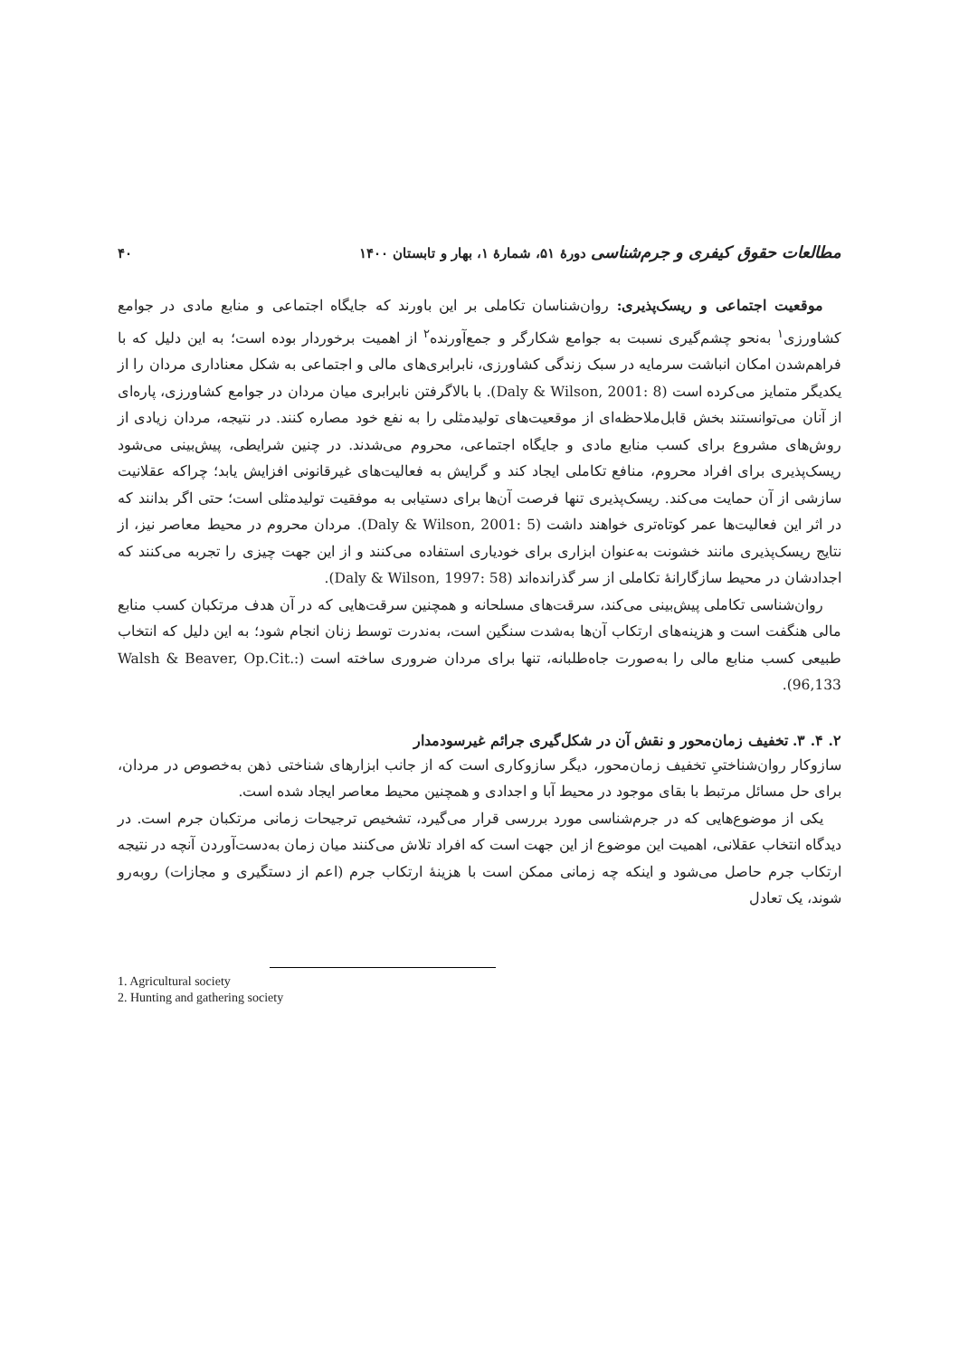مطالعات حقوق کیفری و جرم‌شناسی دورهٔ ۵۱، شمارهٔ ۱، بهار و تابستان ۱۴۰۰ ۴۰
موقعیت اجتماعی و ریسک‌پذیری: روان‌شناسان تکاملی بر این باورند که جایگاه اجتماعی و منابع مادی در جوامع کشاورزی<sup>۱</sup> به‌نحو چشم‌گیری نسبت به جوامع شکارگر و جمع‌آورنده<sup>۲</sup> از اهمیت برخوردار بوده است؛ به این دلیل که با فراهم‌شدن امکان انباشت سرمایه در سبک زندگی کشاورزی، نابرابری‌های مالی و اجتماعی به شکل معناداری مردان را از یکدیگر متمایز می‌کرده است (Daly & Wilson, 2001: 8). با بالاگرفتن نابرابری میان مردان در جوامع کشاورزی، پاره‌ای از آنان می‌توانستند بخش قابل‌ملاحظه‌ای از موقعیت‌های تولیدمثلی را به نفع خود مصاره کنند. در نتیجه، مردان زیادی از روش‌های مشروع برای کسب منابع مادی و جایگاه اجتماعی، محروم می‌شدند. در چنین شرایطی، پیش‌بینی می‌شود ریسک‌پذیری برای افراد محروم، منافع تکاملی ایجاد کند و گرایش به فعالیت‌های غیرقانونی افزایش یابد؛ چراکه عقلانیت سازشی از آن حمایت می‌کند. ریسک‌پذیری تنها فرصت آن‌ها برای دستیابی به موفقیت تولیدمثلی است؛ حتی اگر بدانند که در اثر این فعالیت‌ها عمر کوتاه‌تری خواهند داشت (Daly & Wilson, 2001: 5). مردان محروم در محیط معاصر نیز، از نتایج ریسک‌پذیری مانند خشونت به‌عنوان ابزاری برای خودیاری استفاده می‌کنند و از این جهت چیزی را تجربه می‌کنند که اجدادشان در محیط سازگارانهٔ تکاملی از سر گذرانده‌اند (Daly & Wilson, 1997: 58).
روان‌شناسی تکاملی پیش‌بینی می‌کند، سرقت‌های مسلحانه و همچنین سرقت‌هایی که در آن هدف مرتکبان کسب منابع مالی هنگفت است و هزینه‌های ارتکاب آن‌ها به‌شدت سنگین است، به‌ندرت توسط زنان انجام شود؛ به این دلیل که انتخاب طبیعی کسب منابع مالی را به‌صورت جاه‌طلبانه، تنها برای مردان ضروری ساخته است (Walsh & Beaver, Op.Cit.: 96,133).
۲. ۴. ۳. تخفیف زمان‌محور و نقش آن در شکل‌گیری جرائم غیرسودمدار
سازوکار روان‌شناختیِ تخفیف زمان‌محور، دیگر سازوکاری است که از جانب ابزارهای شناختی ذهن به‌خصوص در مردان، برای حل مسائل مرتبط با بقای موجود در محیط آبا و اجدادی و همچنین محیط معاصر ایجاد شده است.
یکی از موضوع‌هایی که در جرم‌شناسی مورد بررسی قرار می‌گیرد، تشخیص ترجیحات زمانی مرتکبان جرم است. در دیدگاه انتخاب عقلانی، اهمیت این موضوع از این جهت است که افراد تلاش می‌کنند میان زمان به‌دست‌آوردن آنچه در نتیجه ارتکاب جرم حاصل می‌شود و اینکه چه زمانی ممکن است با هزینهٔ ارتکاب جرم (اعم از دستگیری و مجازات) روبه‌رو شوند، یک تعادل
1. Agricultural society
2. Hunting and gathering society